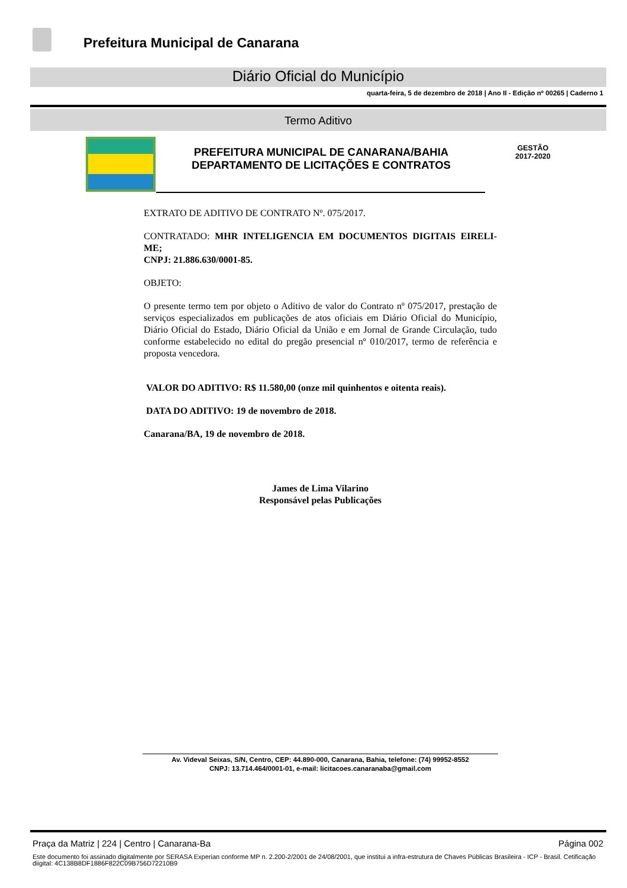Prefeitura Municipal de Canarana
Diário Oficial do Município
quarta-feira, 5 de dezembro de 2018 | Ano II - Edição nº 00265 | Caderno 1
Termo Aditivo
PREFEITURA MUNICIPAL DE CANARANA/BAHIA
DEPARTAMENTO DE LICITAÇÕES E CONTRATOS
GESTÃO
2017-2020
EXTRATO DE ADITIVO DE CONTRATO Nº. 075/2017.
CONTRATADO: MHR INTELIGENCIA EM DOCUMENTOS DIGITAIS EIRELI-ME;
CNPJ: 21.886.630/0001-85.
OBJETO:
O presente termo tem por objeto o Aditivo de valor do Contrato nº 075/2017, prestação de serviços especializados em publicações de atos oficiais em Diário Oficial do Município, Diário Oficial do Estado, Diário Oficial da União e em Jornal de Grande Circulação, tudo conforme estabelecido no edital do pregão presencial nº 010/2017, termo de referência e proposta vencedora.
VALOR DO ADITIVO: R$ 11.580,00 (onze mil quinhentos e oitenta reais).
DATA DO ADITIVO: 19 de novembro de 2018.
Canarana/BA, 19 de novembro de 2018.
James de Lima Vilarino
Responsável pelas Publicações
Av. Videval Seixas, S/N, Centro, CEP: 44.890-000, Canarana, Bahia, telefone: (74) 99952-8552
CNPJ: 13.714.464/0001-01, e-mail: licitacoes.canaranaba@gmail.com
Praça da Matriz | 224 | Centro | Canarana-Ba Página 002
Este documento foi assinado digitalmente por SERASA Experian conforme MP n. 2.200-2/2001 de 24/08/2001, que institui a infra-estrutura de Chaves Públicas Brasileira - ICP - Brasil. Cetificação diigital: 4C138B8DF1886F822C09B756D72210B9